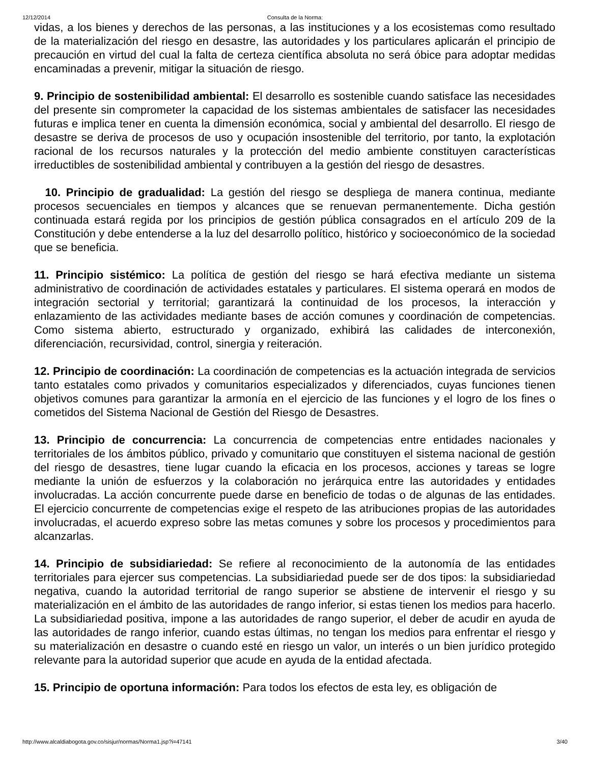12/12/2014 Consulta de la Norma:
vidas, a los bienes y derechos de las personas, a las instituciones y a los ecosistemas como resultado de la materialización del riesgo en desastre, las autoridades y los particulares aplicarán el principio de precaución en virtud del cual la falta de certeza científica absoluta no será óbice para adoptar medidas encaminadas a prevenir, mitigar la situación de riesgo.
9. Principio de sostenibilidad ambiental: El desarrollo es sostenible cuando satisface las necesidades del presente sin comprometer la capacidad de los sistemas ambientales de satisfacer las necesidades futuras e implica tener en cuenta la dimensión económica, social y ambiental del desarrollo. El riesgo de desastre se deriva de procesos de uso y ocupación insostenible del territorio, por tanto, la explotación racional de los recursos naturales y la protección del medio ambiente constituyen características irreductibles de sostenibilidad ambiental y contribuyen a la gestión del riesgo de desastres.
10. Principio de gradualidad: La gestión del riesgo se despliega de manera continua, mediante procesos secuenciales en tiempos y alcances que se renuevan permanentemente. Dicha gestión continuada estará regida por los principios de gestión pública consagrados en el artículo 209 de la Constitución y debe entenderse a la luz del desarrollo político, histórico y socioeconómico de la sociedad que se beneficia.
11. Principio sistémico: La política de gestión del riesgo se hará efectiva mediante un sistema administrativo de coordinación de actividades estatales y particulares. El sistema operará en modos de integración sectorial y territorial; garantizará la continuidad de los procesos, la interacción y enlazamiento de las actividades mediante bases de acción comunes y coordinación de competencias. Como sistema abierto, estructurado y organizado, exhibirá las calidades de interconexión, diferenciación, recursividad, control, sinergia y reiteración.
12. Principio de coordinación: La coordinación de competencias es la actuación integrada de servicios tanto estatales como privados y comunitarios especializados y diferenciados, cuyas funciones tienen objetivos comunes para garantizar la armonía en el ejercicio de las funciones y el logro de los fines o cometidos del Sistema Nacional de Gestión del Riesgo de Desastres.
13. Principio de concurrencia: La concurrencia de competencias entre entidades nacionales y territoriales de los ámbitos público, privado y comunitario que constituyen el sistema nacional de gestión del riesgo de desastres, tiene lugar cuando la eficacia en los procesos, acciones y tareas se logre mediante la unión de esfuerzos y la colaboración no jerárquica entre las autoridades y entidades involucradas. La acción concurrente puede darse en beneficio de todas o de algunas de las entidades. El ejercicio concurrente de competencias exige el respeto de las atribuciones propias de las autoridades involucradas, el acuerdo expreso sobre las metas comunes y sobre los procesos y procedimientos para alcanzarlas.
14. Principio de subsidiariedad: Se refiere al reconocimiento de la autonomía de las entidades territoriales para ejercer sus competencias. La subsidiariedad puede ser de dos tipos: la subsidiariedad negativa, cuando la autoridad territorial de rango superior se abstiene de intervenir el riesgo y su materialización en el ámbito de las autoridades de rango inferior, si estas tienen los medios para hacerlo. La subsidiariedad positiva, impone a las autoridades de rango superior, el deber de acudir en ayuda de las autoridades de rango inferior, cuando estas últimas, no tengan los medios para enfrentar el riesgo y su materialización en desastre o cuando esté en riesgo un valor, un interés o un bien jurídico protegido relevante para la autoridad superior que acude en ayuda de la entidad afectada.
15. Principio de oportuna información: Para todos los efectos de esta ley, es obligación de
http://www.alcaldiabogota.gov.co/sisjur/normas/Norma1.jsp?i=47141 3/40